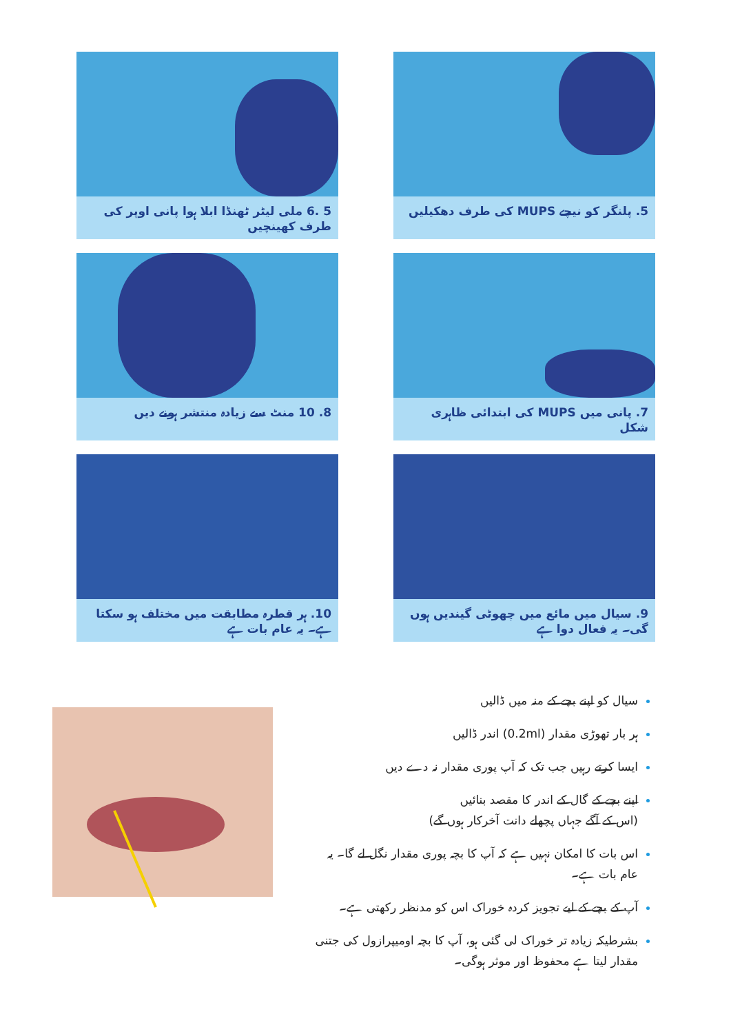5. پلنگر کو نیچے MUPS کی طرف دھکیلیں
5 .6 ملی لیٹر ٹھنڈا ابلا ہوا پانی اوپر کی طرف کھینچیں
7. پانی میں MUPS کی ابتدائی ظاہری شکل
8. 10 منٹ سے زیادہ منتشر ہونے دیں
9. سیال میں مائع میں چھوٹی گیندیں ہوں گی۔ یہ فعال دوا ہے
10. ہر قطرہ مطابقت میں مختلف ہو سکتا ہے۔ یہ عام بات ہے
سیال کو اپنے بچے کے منہ میں ڈالیں
ہر بار تھوڑی مقدار (0.2ml) اندر ڈالیں
ایسا کرتے رہیں جب تک کہ آپ پوری مقدار نہ دے دیں
اپنے بچے کے گال کے اندر کا مقصد بنائیں
(اس کے آگے جہاں پچھلے دانت آخرکار ہوں گے)
اس بات کا امکان نہیں ہے کہ آپ کا بچہ پوری مقدار نگل لے گا۔ یہ عام بات ہے۔
آپ کے بچے کے لیے تجویز کردہ خوراک اس کو مدنظر رکھتی ہے۔
بشرطیکہ زیادہ تر خوراک لی گئی ہو، آپ کا بچہ اومیپرازول کی جتنی مقدار لیتا ہے محفوظ اور موثر ہوگی۔